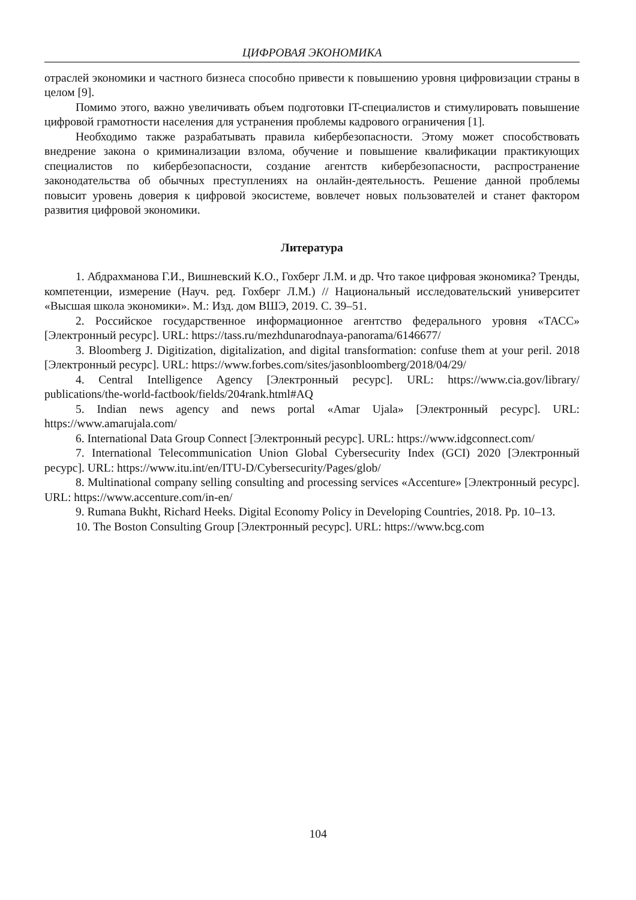ЦИФРОВАЯ ЭКОНОМИКА
отраслей экономики и частного бизнеса способно привести к повышению уровня цифровизации страны в целом [9].
Помимо этого, важно увеличивать объем подготовки IT-специалистов и стимулировать повышение цифровой грамотности населения для устранения проблемы кадрового ограничения [1].
Необходимо также разрабатывать правила кибербезопасности. Этому может способствовать внедрение закона о криминализации взлома, обучение и повышение квалификации практикующих специалистов по кибербезопасности, создание агентств кибербезопасности, распространение законодательства об обычных преступлениях на онлайн-деятельность. Решение данной проблемы повысит уровень доверия к цифровой экосистеме, вовлечет новых пользователей и станет фактором развития цифровой экономики.
Литература
1. Абдрахманова Г.И., Вишневский К.О., Гохберг Л.М. и др. Что такое цифровая экономика? Тренды, компетенции, измерение (Науч. ред. Гохберг Л.М.) // Национальный исследовательский университет «Высшая школа экономики». М.: Изд. дом ВШЭ, 2019. С. 39–51.
2. Российское государственное информационное агентство федерального уровня «ТАСС» [Электронный ресурс]. URL: https://tass.ru/mezhdunarodnaya-panorama/6146677/
3. Bloomberg J. Digitization, digitalization, and digital transformation: confuse them at your peril. 2018 [Электронный ресурс]. URL: https://www.forbes.com/sites/jasonbloomberg/2018/04/29/
4. Central Intelligence Agency [Электронный ресурс]. URL: https://www.cia.gov/library/ publications/the-world-factbook/fields/204rank.html#AQ
5. Indian news agency and news portal «Amar Ujala» [Электронный ресурс]. URL: https://www.amarujala.com/
6. International Data Group Connect [Электронный ресурс]. URL: https://www.idgconnect.com/
7. International Telecommunication Union Global Cybersecurity Index (GCI) 2020 [Электронный ресурс]. URL: https://www.itu.int/en/ITU-D/Cybersecurity/Pages/glob/
8. Multinational company selling consulting and processing services «Accenture» [Электронный ресурс]. URL: https://www.accenture.com/in-en/
9. Rumana Bukht, Richard Heeks. Digital Economy Policy in Developing Countries, 2018. Pp. 10–13.
10. The Boston Consulting Group [Электронный ресурс]. URL: https://www.bcg.com
104